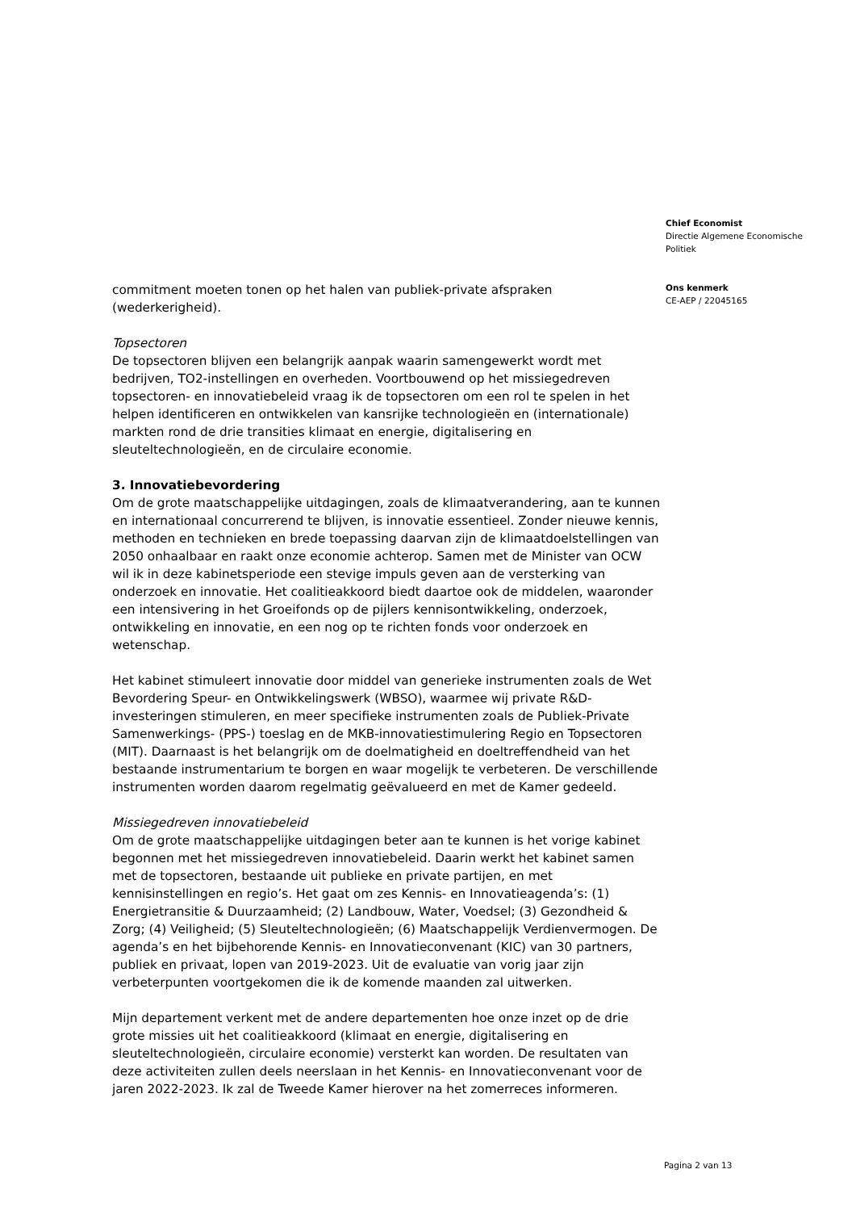commitment moeten tonen op het halen van publiek-private afspraken (wederkerigheid).
Topsectoren
De topsectoren blijven een belangrijk aanpak waarin samengewerkt wordt met bedrijven, TO2-instellingen en overheden. Voortbouwend op het missiegedreven topsectoren- en innovatiebeleid vraag ik de topsectoren om een rol te spelen in het helpen identificeren en ontwikkelen van kansrijke technologieën en (internationale) markten rond de drie transities klimaat en energie, digitalisering en sleuteltechnologieën, en de circulaire economie.
3. Innovatiebevordering
Om de grote maatschappelijke uitdagingen, zoals de klimaatverandering, aan te kunnen en internationaal concurrerend te blijven, is innovatie essentieel. Zonder nieuwe kennis, methoden en technieken en brede toepassing daarvan zijn de klimaatdoelstellingen van 2050 onhaalbaar en raakt onze economie achterop. Samen met de Minister van OCW wil ik in deze kabinetsperiode een stevige impuls geven aan de versterking van onderzoek en innovatie. Het coalitieakkoord biedt daartoe ook de middelen, waaronder een intensivering in het Groeifonds op de pijlers kennisontwikkeling, onderzoek, ontwikkeling en innovatie, en een nog op te richten fonds voor onderzoek en wetenschap.
Het kabinet stimuleert innovatie door middel van generieke instrumenten zoals de Wet Bevordering Speur- en Ontwikkelingswerk (WBSO), waarmee wij private R&D-investeringen stimuleren, en meer specifieke instrumenten zoals de Publiek-Private Samenwerkings- (PPS-) toeslag en de MKB-innovatiestimulering Regio en Topsectoren (MIT). Daarnaast is het belangrijk om de doelmatigheid en doeltreffendheid van het bestaande instrumentarium te borgen en waar mogelijk te verbeteren. De verschillende instrumenten worden daarom regelmatig geëvalueerd en met de Kamer gedeeld.
Missiegedreven innovatiebeleid
Om de grote maatschappelijke uitdagingen beter aan te kunnen is het vorige kabinet begonnen met het missiegedreven innovatiebeleid. Daarin werkt het kabinet samen met de topsectoren, bestaande uit publieke en private partijen, en met kennisinstellingen en regio’s. Het gaat om zes Kennis- en Innovatieagenda’s: (1) Energietransitie & Duurzaamheid; (2) Landbouw, Water, Voedsel; (3) Gezondheid & Zorg; (4) Veiligheid; (5) Sleuteltechnologieën; (6) Maatschappelijk Verdienvermogen. De agenda’s en het bijbehorende Kennis- en Innovatieconvenant (KIC) van 30 partners, publiek en privaat, lopen van 2019-2023. Uit de evaluatie van vorig jaar zijn verbeterpunten voortgekomen die ik de komende maanden zal uitwerken.
Mijn departement verkent met de andere departementen hoe onze inzet op de drie grote missies uit het coalitieakkoord (klimaat en energie, digitalisering en sleuteltechnologieën, circulaire economie) versterkt kan worden. De resultaten van deze activiteiten zullen deels neerslaan in het Kennis- en Innovatieconvenant voor de jaren 2022-2023. Ik zal de Tweede Kamer hierover na het zomerreces informeren.
Chief Economist
Directie Algemene Economische Politiek
Ons kenmerk
CE-AEP / 22045165
Pagina 2 van 13